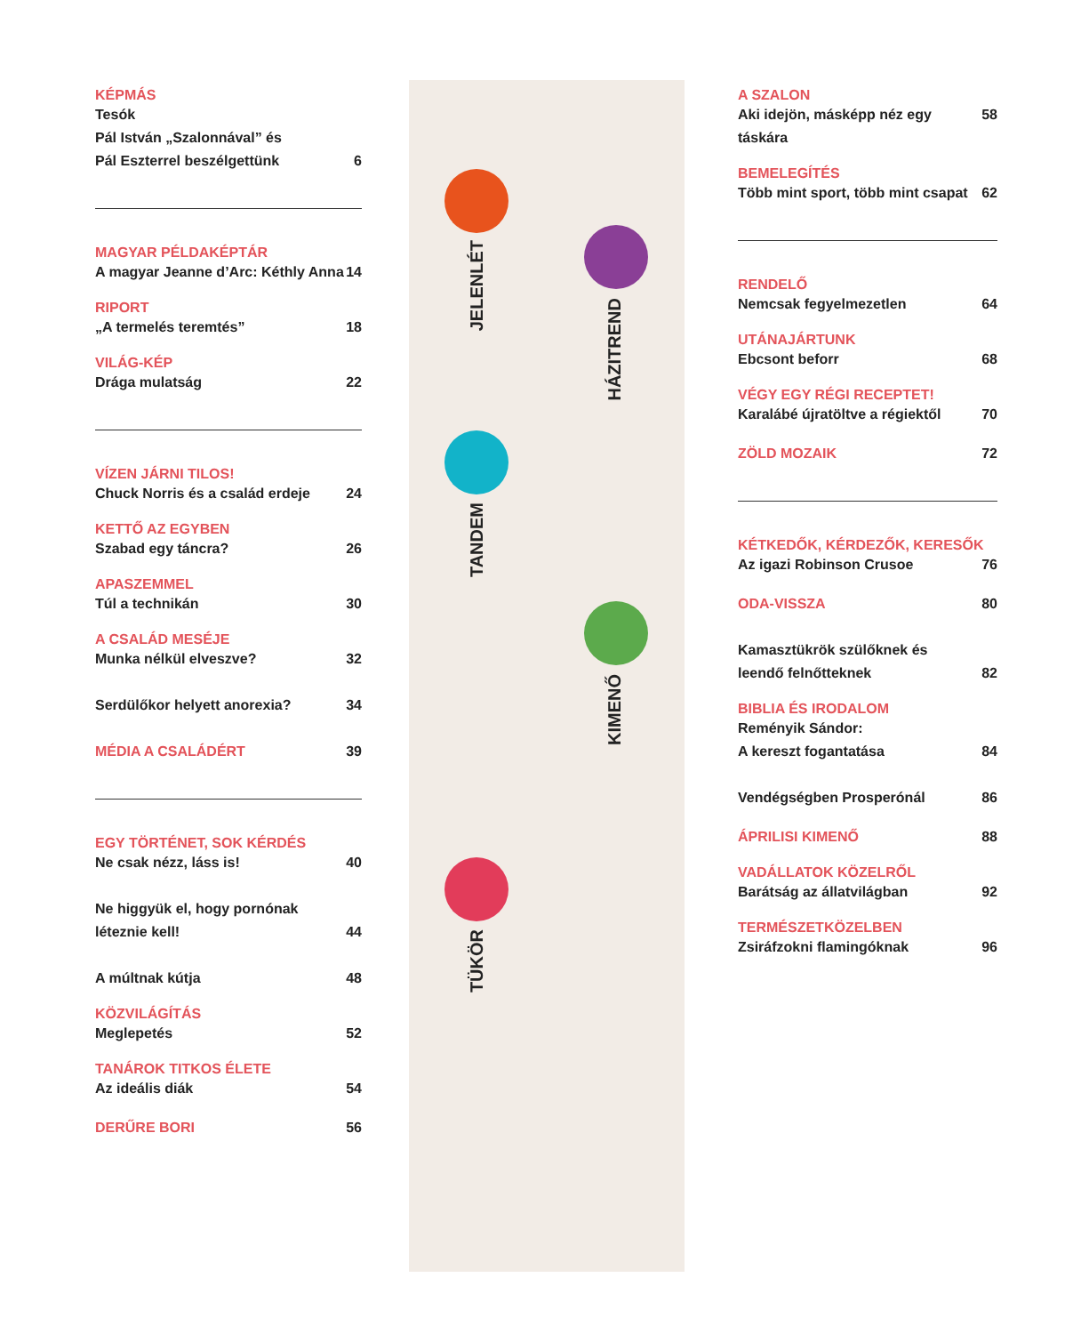JELENLÉT
HÁZITREND
TANDEM
KIMENŐ
TÜKÖR
KÉPMÁS
Tesók
Pál István „Szalonnával” és
Pál Eszterrel beszélgettünk 6
MAGYAR PÉLDAKÉPTÁR
A magyar Jeanne d’Arc: Kéthly Anna 14
RIPORT
„A termelés teremtés” 18
VILÁG-KÉP
Drága mulatság 22
VÍZEN JÁRNI TILOS!
Chuck Norris és a család erdeje 24
KETTŐ AZ EGYBEN
Szabad egy táncra? 26
APASZEMMEL
Túl a technikán 30
A CSALÁD MESÉJE
Munka nélkül elveszve? 32
Serdülőkor helyett anorexia? 34
MÉDIA A CSALÁDÉRT 39
EGY TÖRTÉNET, SOK KÉRDÉS
Ne csak nézz, láss is! 40
Ne higgyük el, hogy pornónak
léteznie kell! 44
A múltnak kútja 48
KÖZVILÁGÍTÁS
Meglepetés 52
TANÁROK TITKOS ÉLETE
Az ideális diák 54
DERŰRE BORI 56
A SZALON
Aki idejön, másképp néz egy táskára 58
BEMELEGÍTÉS
Több mint sport, több mint csapat 62
RENDELŐ
Nemcsak fegyelmezetlen 64
UTÁNAJÁRTUNK
Ebcsont beforr 68
VÉGY EGY RÉGI RECEPTET!
Karalábé újratöltve a régiektől 70
ZÖLD MOZAIK 72
KÉTKEDŐK, KÉRDEZŐK, KERESŐK
Az igazi Robinson Crusoe 76
ODA-VISSZA 80
Kamasztükrök szülőknek és
leendő felnőtteknek 82
BIBLIA ÉS IRODALOM
Reményik Sándor:
A kereszt fogantatása 84
Vendégségben Prosperónál 86
ÁPRILISI KIMENŐ 88
VADÁLLATOK KÖZELRŐL
Barátság az állatvilágban 92
TERMÉSZETKÖZELBEN
Zsiráfzokni flamingóknak 96